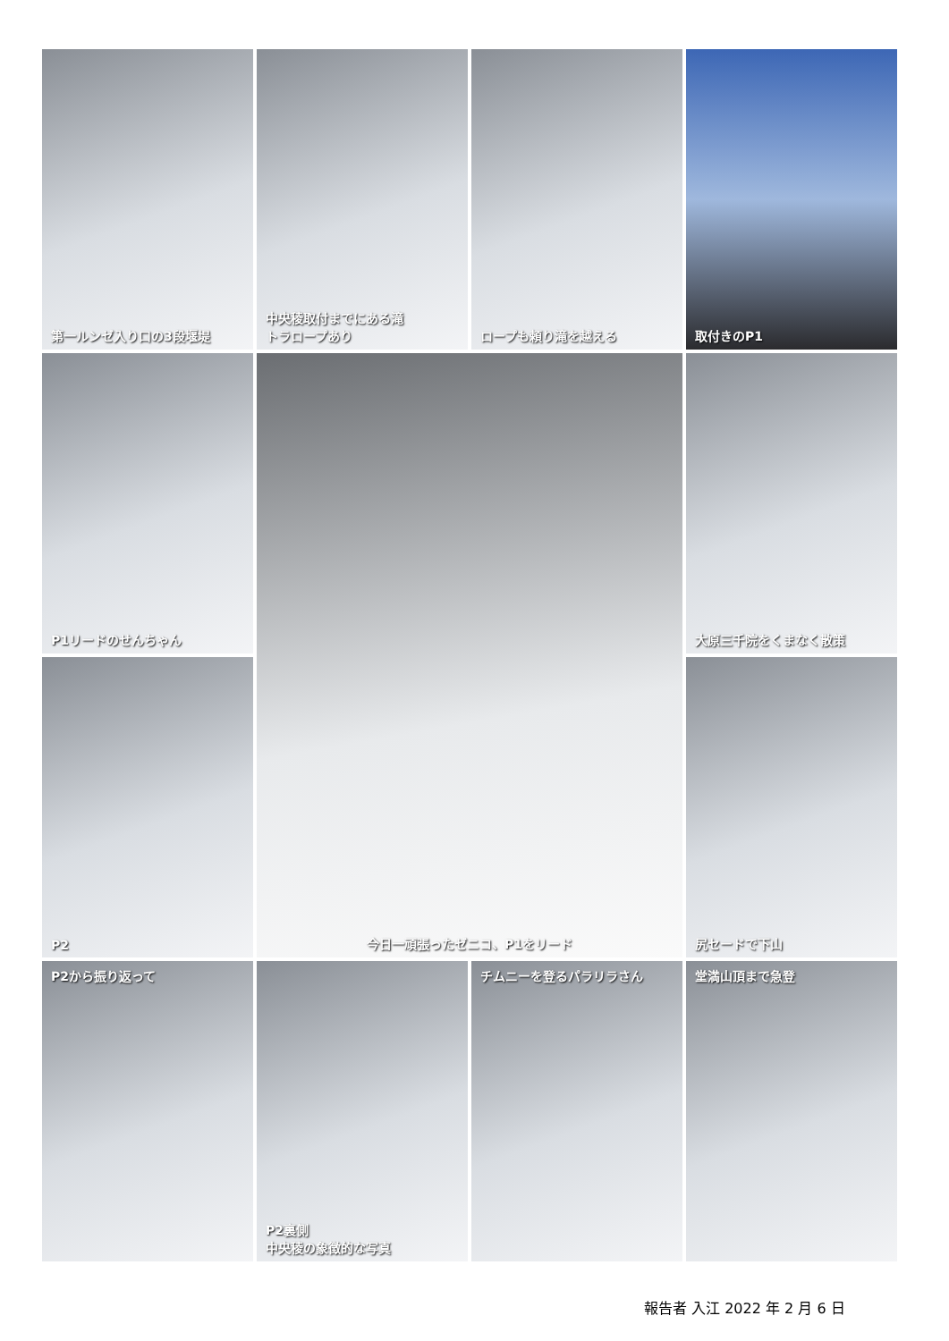第一ルンゼ入り口の3段堰堤
中央稜取付までにある滝
トラロープあり
ロープも頼り滝を越える
取付きのP1
P1リードのせんちゃん
今日一頑張ったゼニコ、P1をリード
大原三千院をくまなく散策
P2
尻セードで下山
P2から振り返って
P2裏側
中央稜の象徴的な写真
チムニーを登るパラリラさん
堂満山頂まで急登
報告者 入江 2022 年 2 月 6 日